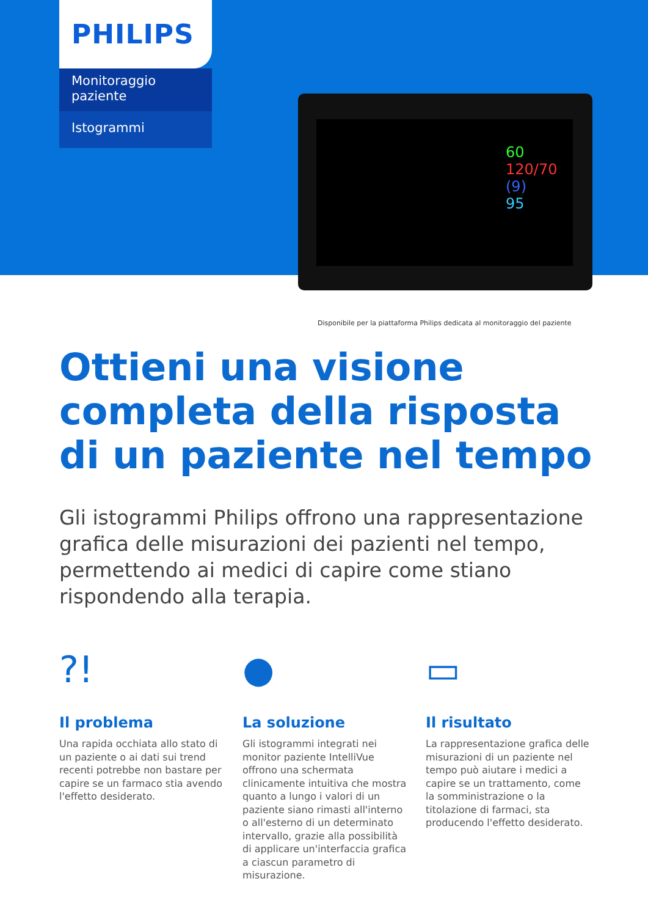PHILIPS
Monitoraggio paziente
Istogrammi
60
120/70
(9)
95
Disponibile per la piattaforma Philips dedicata al monitoraggio del paziente
Ottieni una visione
completa della risposta
di un paziente nel tempo
Gli istogrammi Philips offrono una rappresentazione grafica delle misurazioni dei pazienti nel tempo, permettendo ai medici di capire come stiano rispondendo alla terapia.
?!
Il problema
Una rapida occhiata allo stato di un paziente o ai dati sui trend recenti potrebbe non bastare per capire se un farmaco stia avendo l'effetto desiderato.
●
La soluzione
Gli istogrammi integrati nei monitor paziente IntelliVue offrono una schermata clinicamente intuitiva che mostra quanto a lungo i valori di un paziente siano rimasti all'interno o all'esterno di un determinato intervallo, grazie alla possibilità di applicare un'interfaccia grafica a ciascun parametro di misurazione.
▭
Il risultato
La rappresentazione grafica delle misurazioni di un paziente nel tempo può aiutare i medici a capire se un trattamento, come la somministrazione o la titolazione di farmaci, sta producendo l'effetto desiderato.